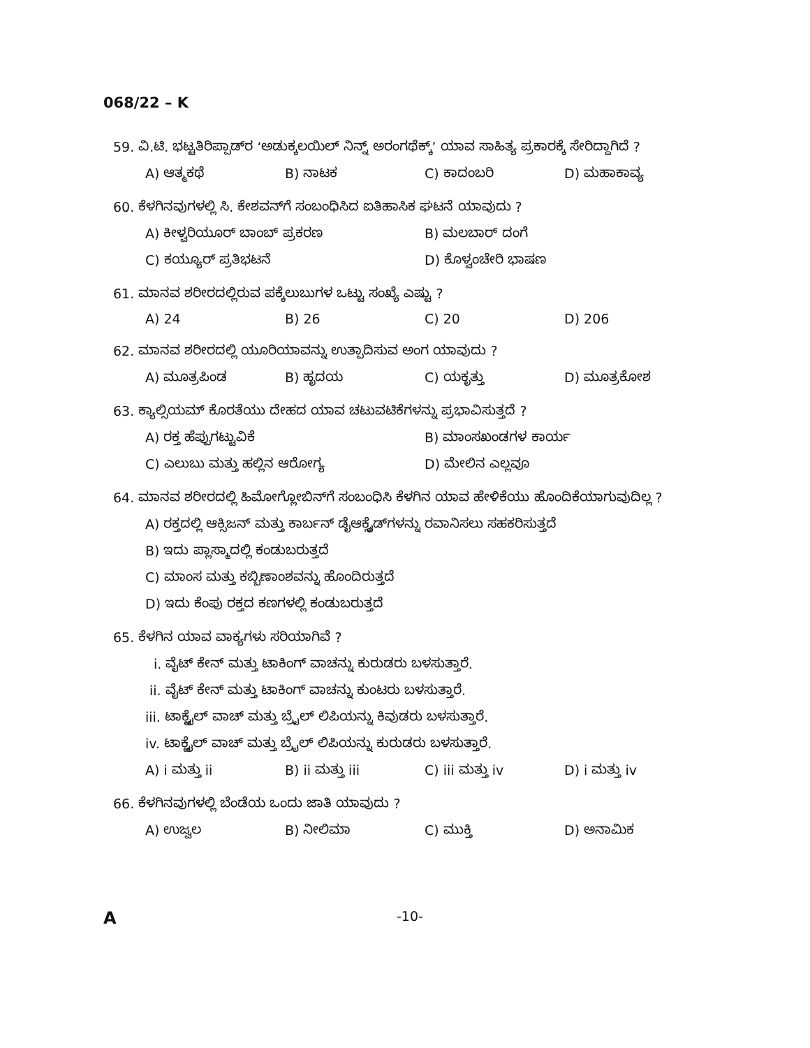068/22 – K
59. ವಿ.ಟಿ. ಭಟ್ಟತಿರಿಪ್ಪಾಡ್‌ರ ‘ಅಡುಕ್ಕಲಯಿಲ್ ನಿನ್ನ್ ಅರಂಗಥೆಕ್ಕ್’ ಯಾವ ಸಾಹಿತ್ಯ ಪ್ರಕಾರಕ್ಕೆ ಸೇರಿದ್ದಾಗಿದೆ ?
A) ಆತ್ಮಕಥೆ B) ನಾಟಕ C) ಕಾದಂಬರಿ D) ಮಹಾಕಾವ್ಯ
60. ಕೆಳಗಿನವುಗಳಲ್ಲಿ ಸಿ. ಕೇಶವನ್‌ಗೆ ಸಂಬಂಧಿಸಿದ ಐತಿಹಾಸಿಕ ಘಟನೆ ಯಾವುದು ?
A) ಕೀಳ್ವರಿಯೂರ್ ಬಾಂಬ್ ಪ್ರಕರಣ B) ಮಲಬಾರ್ ದಂಗೆ
C) ಕಯ್ಯೂರ್ ಪ್ರತಿಭಟನೆ D) ಕೊಳ್ವಂಚೇರಿ ಭಾಷಣ
61. ಮಾನವ ಶರೀರದಲ್ಲಿರುವ ಪಕ್ಕೆಲುಬುಗಳ ಒಟ್ಟು ಸಂಖ್ಯೆ ಎಷ್ಟು ?
A) 24 B) 26 C) 20 D) 206
62. ಮಾನವ ಶರೀರದಲ್ಲಿ ಯೂರಿಯಾವನ್ನು ಉತ್ಪಾದಿಸುವ ಅಂಗ ಯಾವುದು ?
A) ಮೂತ್ರಪಿಂಡ B) ಹೃದಯ C) ಯಕೃತ್ತು D) ಮೂತ್ರಕೋಶ
63. ಕ್ಯಾಲ್ಸಿಯಮ್ ಕೊರತೆಯು ದೇಹದ ಯಾವ ಚಟುವಟಿಕೆಗಳನ್ನು ಪ್ರಭಾವಿಸುತ್ತದೆ ?
A) ರಕ್ತ ಹೆಪ್ಪುಗಟ್ಟುವಿಕೆ B) ಮಾಂಸಖಂಡಗಳ ಕಾರ್ಯ
C) ಎಲುಬು ಮತ್ತು ಹಲ್ಲಿನ ಆರೋಗ್ಯ D) ಮೇಲಿನ ಎಲ್ಲವೂ
64. ಮಾನವ ಶರೀರದಲ್ಲಿ ಹಿಮೋಗ್ಲೋಬಿನ್‌ಗೆ ಸಂಬಂಧಿಸಿ ಕೆಳಗಿನ ಯಾವ ಹೇಳಿಕೆಯು ಹೊಂದಿಕೆಯಾಗುವುದಿಲ್ಲ ?
A) ರಕ್ತದಲ್ಲಿ ಆಕ್ಸಿಜನ್ ಮತ್ತು ಕಾರ್ಬನ್ ಡೈಆಕ್ಸೈಡ್‌ಗಳನ್ನು ರವಾನಿಸಲು ಸಹಕರಿಸುತ್ತದೆ
B) ಇದು ಪ್ಲಾಸ್ಮಾದಲ್ಲಿ ಕಂಡುಬರುತ್ತದೆ
C) ಮಾಂಸ ಮತ್ತು ಕಬ್ಬಿಣಾಂಶವನ್ನು ಹೊಂದಿರುತ್ತದೆ
D) ಇದು ಕೆಂಪು ರಕ್ತದ ಕಣಗಳಲ್ಲಿ ಕಂಡುಬರುತ್ತದೆ
65. ಕೆಳಗಿನ ಯಾವ ವಾಕ್ಯಗಳು ಸರಿಯಾಗಿವೆ ?
i. ವೈಟ್ ಕೇನ್ ಮತ್ತು ಟಾಕಿಂಗ್ ವಾಚನ್ನು ಕುರುಡರು ಬಳಸುತ್ತಾರೆ.
ii. ವೈಟ್ ಕೇನ್ ಮತ್ತು ಟಾಕಿಂಗ್ ವಾಚನ್ನು ಕುಂಟರು ಬಳಸುತ್ತಾರೆ.
iii. ಟಾಕ್ಟೈಲ್ ವಾಚ್ ಮತ್ತು ಬ್ರೈಲ್ ಲಿಪಿಯನ್ನು ಕಿವುಡರು ಬಳಸುತ್ತಾರೆ.
iv. ಟಾಕ್ಟೈಲ್ ವಾಚ್ ಮತ್ತು ಬ್ರೈಲ್ ಲಿಪಿಯನ್ನು ಕುರುಡರು ಬಳಸುತ್ತಾರೆ.
A) i ಮತ್ತು ii B) ii ಮತ್ತು iii C) iii ಮತ್ತು iv D) i ಮತ್ತು iv
66. ಕೆಳಗಿನವುಗಳಲ್ಲಿ ಬೆಂಡೆಯ ಒಂದು ಜಾತಿ ಯಾವುದು ?
A) ಉಜ್ವಲ B) ನೀಲಿಮಾ C) ಮುಕ್ತಿ D) ಅನಾಮಿಕ
A -10-